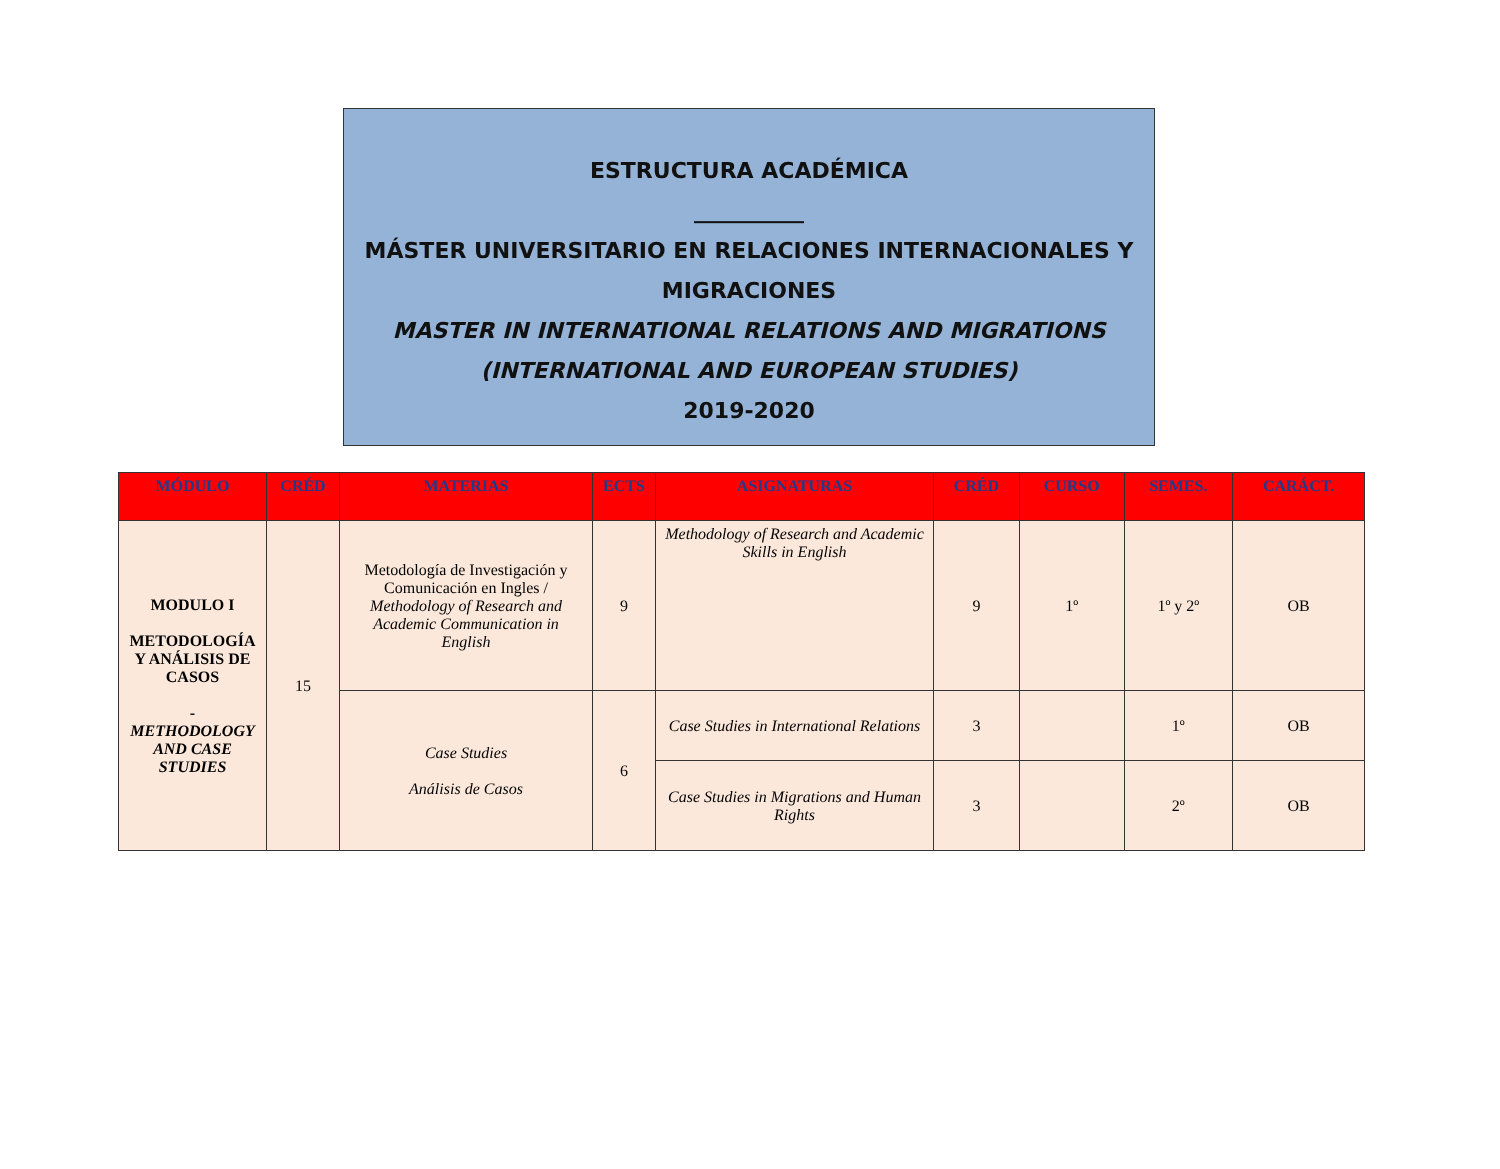ESTRUCTURA ACADÉMICA
__________
MÁSTER UNIVERSITARIO EN RELACIONES INTERNACIONALES Y MIGRACIONES
MASTER IN INTERNATIONAL RELATIONS AND MIGRATIONS
(INTERNATIONAL AND EUROPEAN STUDIES)
2019-2020
| MÓDULO | CRÉD | MATERIAS | ECTS | ASIGNATURAS | CRÉD | CURSO | SEMES. | CARÁCT. |
| --- | --- | --- | --- | --- | --- | --- | --- | --- |
| MODULO I METODOLOGÍA Y ANÁLISIS DE CASOS - METHODOLOGY AND CASE STUDIES | 15 | Metodología de Investigación y Comunicación en Ingles / Methodology of Research and Academic Communication in English | 9 | Methodology of Research and Academic Skills in English | 9 | 1º | 1º y 2º | OB |
| | | Case Studies Análisis de Casos | 6 | Case Studies in International Relations | 3 | | 1º | OB |
| | | | | Case Studies in Migrations and Human Rights | 3 | | 2º | OB |